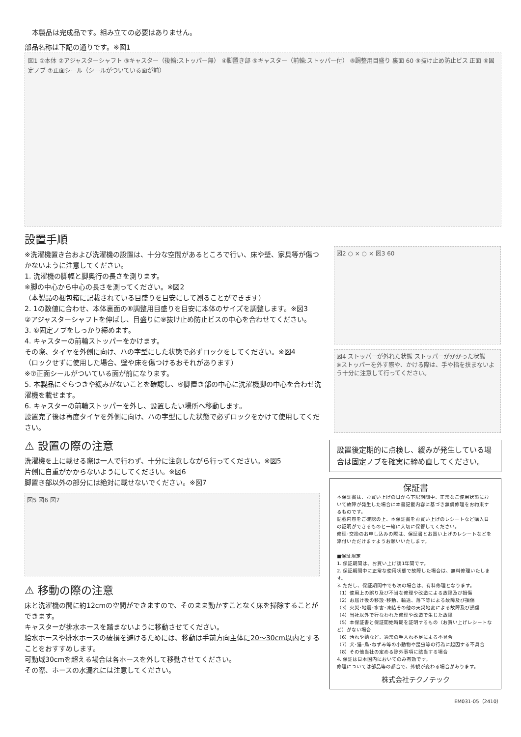本製品は完成品です。組み立ての必要はありません。
部品名称は下記の通りです。※図1
図1 ①本体 ②アジャスターシャフト ③キャスター（後輪:ストッパー無） ④脚置き部 ⑤キャスター（前輪:ストッパー付） ⑧調整用目盛り 裏面 60 ⑨抜け止め防止ビス 正面 ⑥固定ノブ ⑦正面シール（シールがついている面が前）
設置手順
※洗濯機置き台および洗濯機の設置は、十分な空間があるところで行い、床や壁、家具等が傷つかないように注意してください。
1. 洗濯機の脚幅と脚奥行の長さを測ります。
※脚の中心から中心の長さを測ってください。※図2
（本製品の梱包箱に記載されている目盛りを目安にして測ることができます）
2. 1の数値に合わせ、本体裏面の⑧調整用目盛りを目安に本体のサイズを調整します。※図3
②アジャスターシャフトを伸ばし、目盛りに⑨抜け止め防止ビスの中心を合わせてください。
3. ⑥固定ノブをしっかり締めます。
4. キャスターの前輪ストッパーをかけます。
その際、タイヤを外側に向け、ハの字型にした状態で必ずロックをしてください。※図4
（ロックせずに使用した場合、壁や床を傷つけるおそれがあります）
※⑦正面シールがついている面が前になります。
5. 本製品にぐらつきや緩みがないことを確認し、④脚置き部の中心に洗濯機脚の中心を合わせ洗濯機を載せます。
6. キャスターの前輪ストッパーを外し、設置したい場所へ移動します。
設置完了後は再度タイヤを外側に向け、ハの字型にした状態で必ずロックをかけて使用してください。
図2 ○ × ○ × 図3 60
図4 ストッパーが外れた状態 ストッパーがかかった状態
※ストッパーを外す際や、かける際は、手や指を挟まないよう十分に注意して行ってください。
⚠ 設置の際の注意
洗濯機を上に載せる際は一人で行わず、十分に注意しながら行ってください。※図5
片側に自重がかからないようにしてください。※図6
脚置き部以外の部分には絶対に載せないでください。※図7
図5 図6 図7
⚠ 移動の際の注意
床と洗濯機の間に約12cmの空間ができますので、そのまま動かすことなく床を掃除することができます。
キャスターが排水ホースを踏まないように移動させてください。
給水ホースや排水ホースの破損を避けるためには、移動は手前方向主体に20〜30cm以内とすることをおすすめします。
可動域30cmを超える場合は各ホースを外して移動させてください。
その際、ホースの水漏れには注意してください。
設置後定期的に点検し、緩みが発生している場合は固定ノブを確実に締め直してください。
保証書
本保証書は、お買い上げの日から下記期間中、正常なご使用状態において故障が発生した場合に本書記載内容に基づき無償修理をお約束するものです。
記載内容をご確認の上、本保証書をお買い上げのレシートなど購入日の証明ができるものと一緒に大切に保管してください。
修理･交換のお申し込みの際は、保証書とお買い上げのレシートなどを添付いただけますようお願いいたします。
■保証規定
1. 保証期間は、お買い上げ後1年間です。
2. 保証期間中に正常な使用状態で故障した場合は、無料修理いたします。
3. ただし、保証期間中でも次の場合は、有料修理となります。
（1）使用上の誤り及び不当な修理や改造による故障及び損傷
（2）お届け後の移設･移動、輸送、落下等による故障及び損傷
（3）火災･地震･水害･凍結その他の天災地変による故障及び損傷
（4）当社以外で行なわれた修理や改造で生じた故障
（5）本保証書と保証開始時期を証明するもの（お買い上げレシートなど）がない場合
（6）汚れや錆など、通常の手入れ不足による不具合
（7）犬･猫･鳥･ねずみ等の小動物や昆虫等の行為に起因する不具合
（8）その他当社の定める除外事項に該当する場合
4. 保証は日本国内においてのみ有効です。
修理については部品等の都合で、外観が変わる場合があります。
株式会社テクノテック
EM031-05（2410）